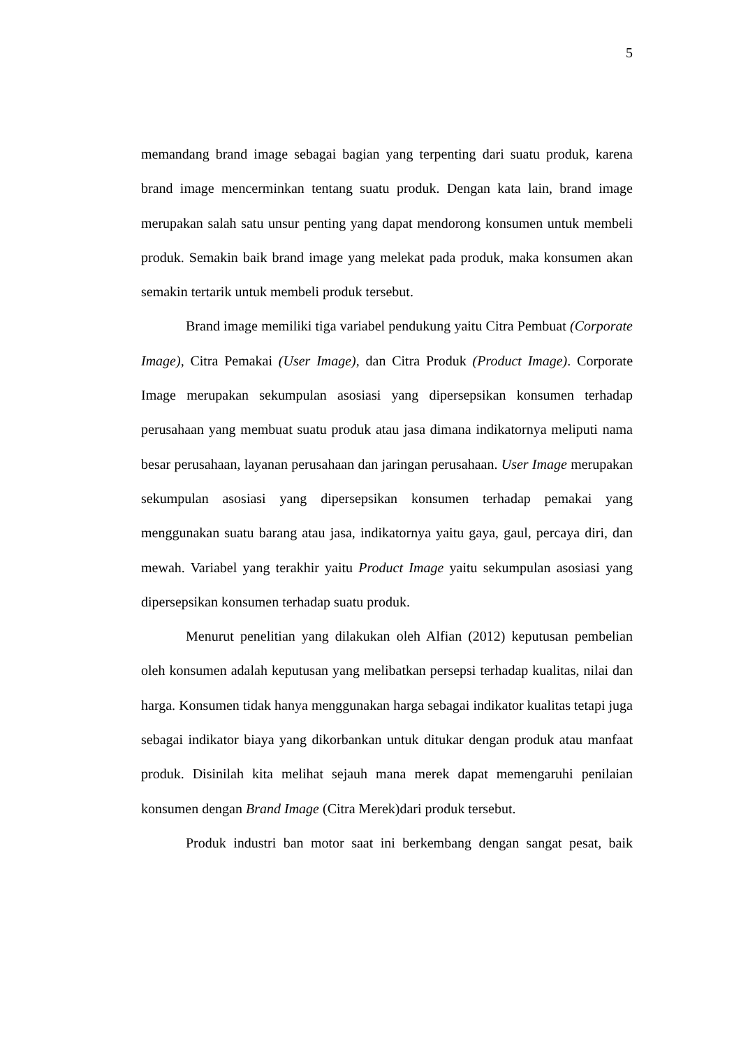5
memandang brand image sebagai bagian yang terpenting dari suatu produk, karena brand image mencerminkan tentang suatu produk. Dengan kata lain, brand image merupakan salah satu unsur penting yang dapat mendorong konsumen untuk membeli produk. Semakin baik brand image yang melekat pada produk, maka konsumen akan semakin tertarik untuk membeli produk tersebut.
Brand image memiliki tiga variabel pendukung yaitu Citra Pembuat (Corporate Image), Citra Pemakai (User Image), dan Citra Produk (Product Image). Corporate Image merupakan sekumpulan asosiasi yang dipersepsikan konsumen terhadap perusahaan yang membuat suatu produk atau jasa dimana indikatornya meliputi nama besar perusahaan, layanan perusahaan dan jaringan perusahaan. User Image merupakan sekumpulan asosiasi yang dipersepsikan konsumen terhadap pemakai yang menggunakan suatu barang atau jasa, indikatornya yaitu gaya, gaul, percaya diri, dan mewah. Variabel yang terakhir yaitu Product Image yaitu sekumpulan asosiasi yang dipersepsikan konsumen terhadap suatu produk.
Menurut penelitian yang dilakukan oleh Alfian (2012) keputusan pembelian oleh konsumen adalah keputusan yang melibatkan persepsi terhadap kualitas, nilai dan harga. Konsumen tidak hanya menggunakan harga sebagai indikator kualitas tetapi juga sebagai indikator biaya yang dikorbankan untuk ditukar dengan produk atau manfaat produk. Disinilah kita melihat sejauh mana merek dapat memengaruhi penilaian konsumen dengan Brand Image (Citra Merek)dari produk tersebut.
Produk industri ban motor saat ini berkembang dengan sangat pesat, baik